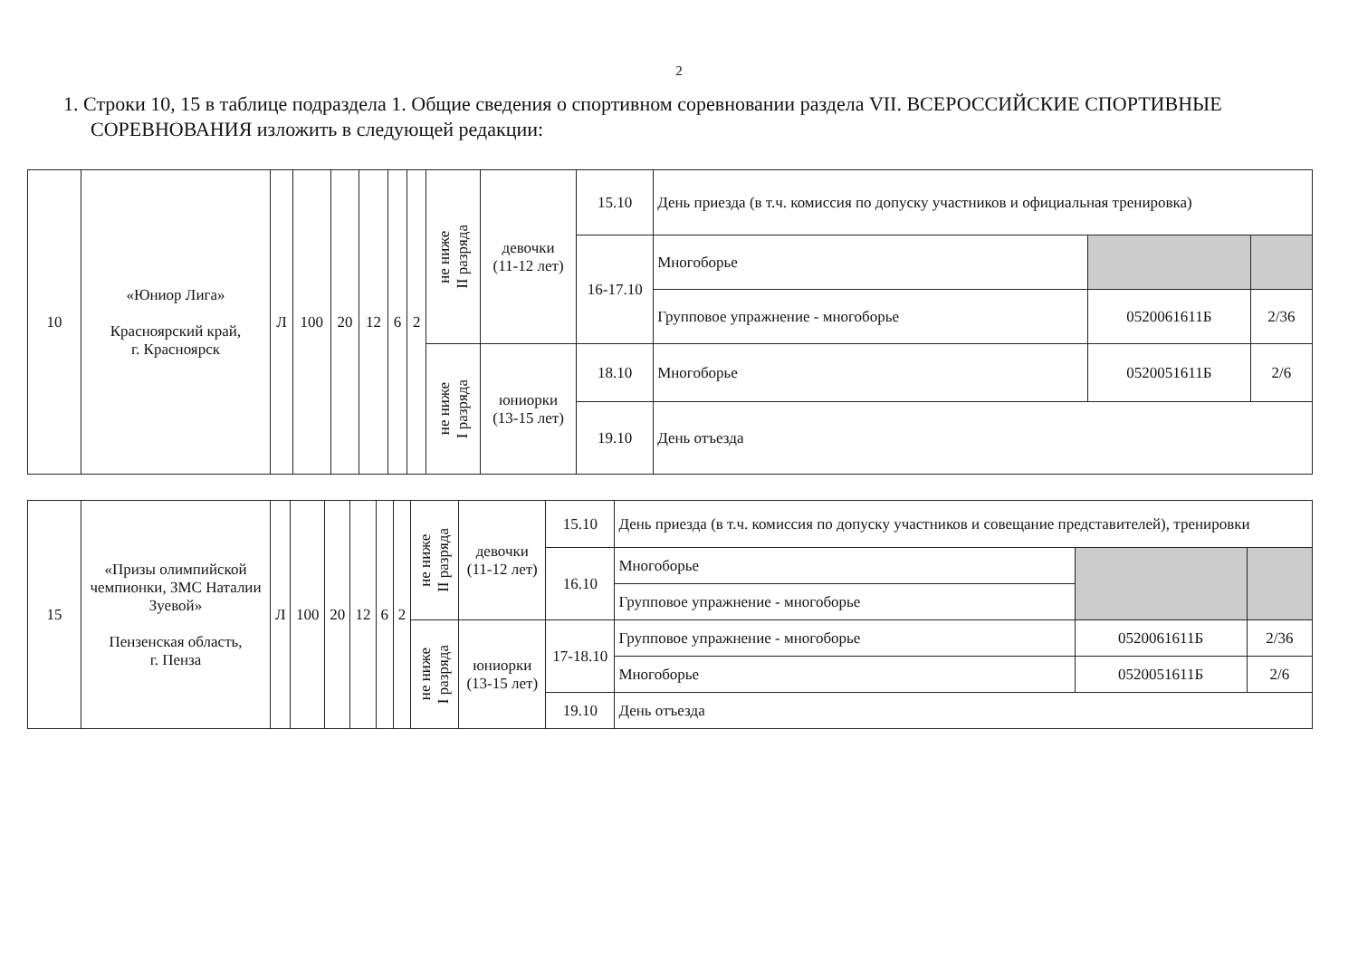2
1. Строки 10, 15 в таблице подраздела 1. Общие сведения о спортивном соревновании раздела VII. ВСЕРОССИЙСКИЕ СПОРТИВНЫЕ СОРЕВНОВАНИЯ изложить в следующей редакции:
| 10 | «Юниор Лига» Красноярский край, г. Красноярск | Л | 100 | 20 | 12 | 6 | 2 | не ниже II разряда | девочки (11-12 лет) | 15.10 | День приезда (в т.ч. комиссия по допуску участников и официальная тренировка) | | |
| | | | | | | | | | | 16-17.10 | Многоборье | | |
| | | | | | | | | | | | Групповое упражнение - многоборье | 0520061611Б | 2/36 |
| | | | | | | | | не ниже I разряда | юниорки (13-15 лет) | 18.10 | Многоборье | 0520051611Б | 2/6 |
| | | | | | | | | | | 19.10 | День отъезда | | |
| 15 | «Призы олимпийской чемпионки, ЗМС Наталии Зуевой» Пензенская область, г. Пенза | Л | 100 | 20 | 12 | 6 | 2 | не ниже II разряда | девочки (11-12 лет) | 15.10 | День приезда (в т.ч. комиссия по допуску участников и совещание представителей), тренировки | | |
| | | | | | | | | | | 16.10 | Многоборье | | |
| | | | | | | | | | | | Групповое упражнение - многоборье | | |
| | | | | | | | | не ниже I разряда | юниорки (13-15 лет) | 17-18.10 | Групповое упражнение - многоборье | 0520061611Б | 2/36 |
| | | | | | | | | | | | Многоборье | 0520051611Б | 2/6 |
| | | | | | | | | | | 19.10 | День отъезда | | |